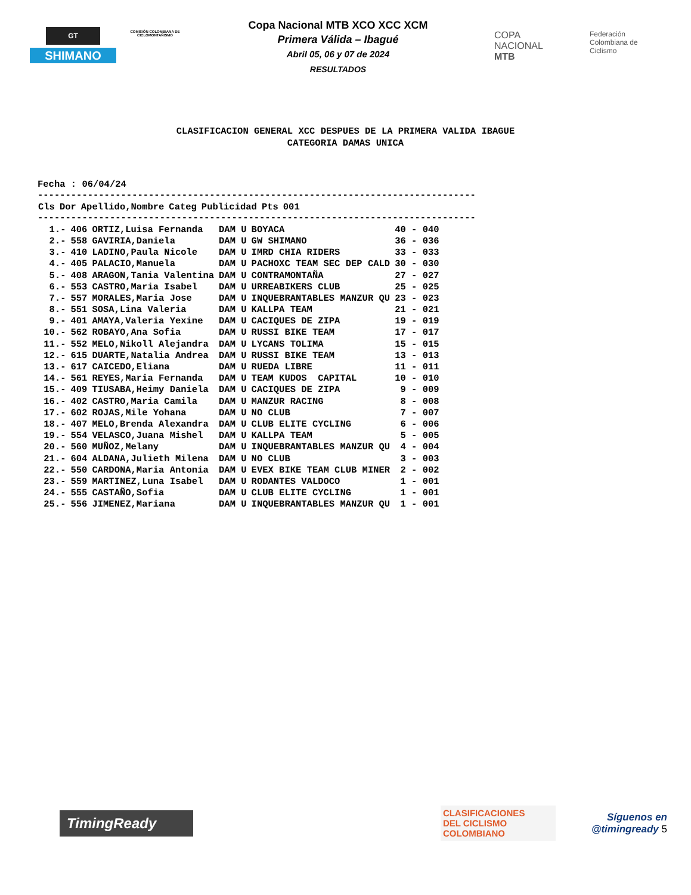GT
SHIMANO
COMISIÓN COLOMBIANA DE CICLOMONTAÑISMO
Copa Nacional MTB XCO XCC XCM
Primera Válida – Ibagué
Abril 05, 06 y 07 de 2024
RESULTADOS
COPA
NACIONAL
MTB
Federación Colombiana de Ciclismo
CLASIFICACION GENERAL XCC DESPUES DE LA PRIMERA VALIDA IBAGUE
CATEGORIA DAMAS UNICA
Fecha : 06/04/24
-------------------------------------------------------------------------------
| Cls | Dor | Apellido,Nombre | Categ | Publicidad | Pts | 001 |
| --- | --- | --- | --- | --- | --- | --- |
-------------------------------------------------------------------------------
| 1.- | 406 | ORTIZ,Luisa Fernanda | DAM U | BOYACA | 40 - 040 |
| 2.- | 558 | GAVIRIA,Daniela | DAM U | GW SHIMANO | 36 - 036 |
| 3.- | 410 | LADINO,Paula Nicole | DAM U | IMRD CHIA RIDERS | 33 - 033 |
| 4.- | 405 | PALACIO,Manuela | DAM U | PACHOXC TEAM SEC DEP CALD | 30 - 030 |
| 5.- | 408 | ARAGON,Tania Valentina | DAM U | CONTRAMONTAÑA | 27 - 027 |
| 6.- | 553 | CASTRO,Maria Isabel | DAM U | URREABIKERS CLUB | 25 - 025 |
| 7.- | 557 | MORALES,Maria Jose | DAM U | INQUEBRANTABLES MANZUR QU | 23 - 023 |
| 8.- | 551 | SOSA,Lina Valeria | DAM U | KALLPA TEAM | 21 - 021 |
| 9.- | 401 | AMAYA,Valeria Yexine | DAM U | CACIQUES DE ZIPA | 19 - 019 |
| 10.- | 562 | ROBAYO,Ana Sofia | DAM U | RUSSI BIKE TEAM | 17 - 017 |
| 11.- | 552 | MELO,Nikoll Alejandra | DAM U | LYCANS TOLIMA | 15 - 015 |
| 12.- | 615 | DUARTE,Natalia Andrea | DAM U | RUSSI BIKE TEAM | 13 - 013 |
| 13.- | 617 | CAICEDO,Eliana | DAM U | RUEDA LIBRE | 11 - 011 |
| 14.- | 561 | REYES,Maria Fernanda | DAM U | TEAM KUDOS CAPITAL | 10 - 010 |
| 15.- | 409 | TIUSABA,Heimy Daniela | DAM U | CACIQUES DE ZIPA | 9 - 009 |
| 16.- | 402 | CASTRO,Maria Camila | DAM U | MANZUR RACING | 8 - 008 |
| 17.- | 602 | ROJAS,Mile Yohana | DAM U | NO CLUB | 7 - 007 |
| 18.- | 407 | MELO,Brenda Alexandra | DAM U | CLUB ELITE CYCLING | 6 - 006 |
| 19.- | 554 | VELASCO,Juana Mishel | DAM U | KALLPA TEAM | 5 - 005 |
| 20.- | 560 | MUÑOZ,Melany | DAM U | INQUEBRANTABLES MANZUR QU | 4 - 004 |
| 21.- | 604 | ALDANA,Julieth Milena | DAM U | NO CLUB | 3 - 003 |
| 22.- | 550 | CARDONA,Maria Antonia | DAM U | EVEX BIKE TEAM CLUB MINER | 2 - 002 |
| 23.- | 559 | MARTINEZ,Luna Isabel | DAM U | RODANTES VALDOCO | 1 - 001 |
| 24.- | 555 | CASTAÑO,Sofia | DAM U | CLUB ELITE CYCLING | 1 - 001 |
| 25.- | 556 | JIMENEZ,Mariana | DAM U | INQUEBRANTABLES MANZUR QU | 1 - 001 |
TimingReady
CLASIFICACIONES
DEL CICLISMO
COLOMBIANO
Síguenos en
@timingready 5